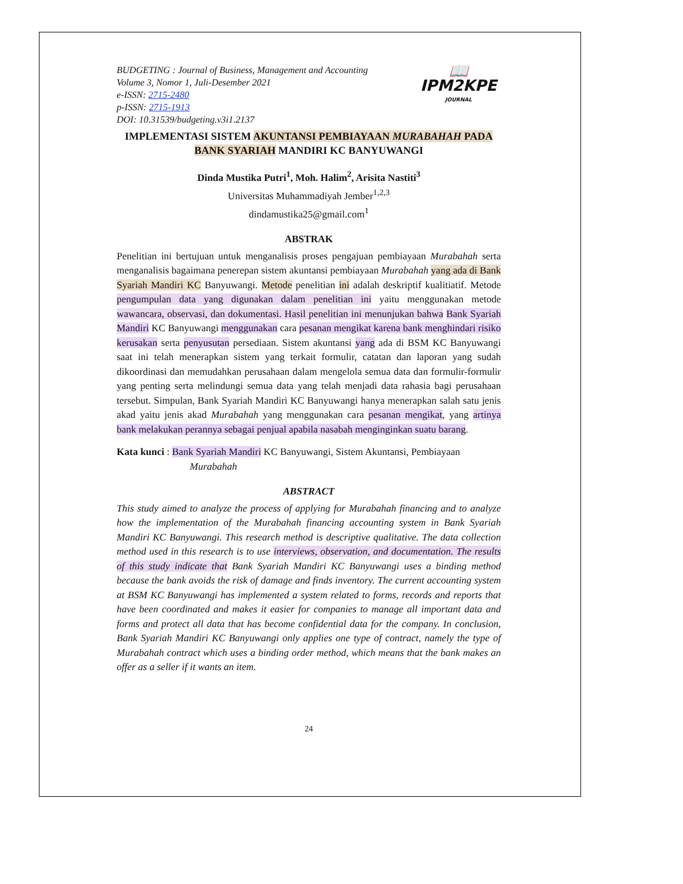📖
IPM2KPE
JOURNAL
BUDGETING : Journal of Business, Management and Accounting
Volume 3, Nomor 1, Juli-Desember 2021
e-ISSN: 2715-2480
p-ISSN: 2715-1913
DOI: 10.31539/budgeting.v3i1.2137
IMPLEMENTASI SISTEM AKUNTANSI PEMBIAYAAN MURABAHAH PADA BANK SYARIAH MANDIRI KC BANYUWANGI
Dinda Mustika Putri<sup>1</sup>, Moh. Halim<sup>2</sup>, Arisita Nastiti<sup>3</sup>
Universitas Muhammadiyah Jember<sup>1,2,3</sup>
dindamustika25@gmail.com<sup>1</sup>
ABSTRAK
Penelitian ini bertujuan untuk menganalisis proses pengajuan pembiayaan Murabahah serta menganalisis bagaimana penerepan sistem akuntansi pembiayaan Murabahah yang ada di Bank Syariah Mandiri KC Banyuwangi. Metode penelitian ini adalah deskriptif kualitiatif. Metode pengumpulan data yang digunakan dalam penelitian ini yaitu menggunakan metode wawancara, observasi, dan dokumentasi. Hasil penelitian ini menunjukan bahwa Bank Syariah Mandiri KC Banyuwangi menggunakan cara pesanan mengikat karena bank menghindari risiko kerusakan serta penyusutan persediaan. Sistem akuntansi yang ada di BSM KC Banyuwangi saat ini telah menerapkan sistem yang terkait formulir, catatan dan laporan yang sudah dikoordinasi dan memudahkan perusahaan dalam mengelola semua data dan formulir-formulir yang penting serta melindungi semua data yang telah menjadi data rahasia bagi perusahaan tersebut. Simpulan, Bank Syariah Mandiri KC Banyuwangi hanya menerapkan salah satu jenis akad yaitu jenis akad Murabahah yang menggunakan cara pesanan mengikat, yang artinya bank melakukan perannya sebagai penjual apabila nasabah menginginkan suatu barang.
Kata kunci : Bank Syariah Mandiri KC Banyuwangi, Sistem Akuntansi, Pembiayaan
Murabahah
ABSTRACT
This study aimed to analyze the process of applying for Murabahah financing and to analyze how the implementation of the Murabahah financing accounting system in Bank Syariah Mandiri KC Banyuwangi. This research method is descriptive qualitative. The data collection method used in this research is to use interviews, observation, and documentation. The results of this study indicate that Bank Syariah Mandiri KC Banyuwangi uses a binding method because the bank avoids the risk of damage and finds inventory. The current accounting system at BSM KC Banyuwangi has implemented a system related to forms, records and reports that have been coordinated and makes it easier for companies to manage all important data and forms and protect all data that has become confidential data for the company. In conclusion, Bank Syariah Mandiri KC Banyuwangi only applies one type of contract, namely the type of Murabahah contract which uses a binding order method, which means that the bank makes an offer as a seller if it wants an item.
24